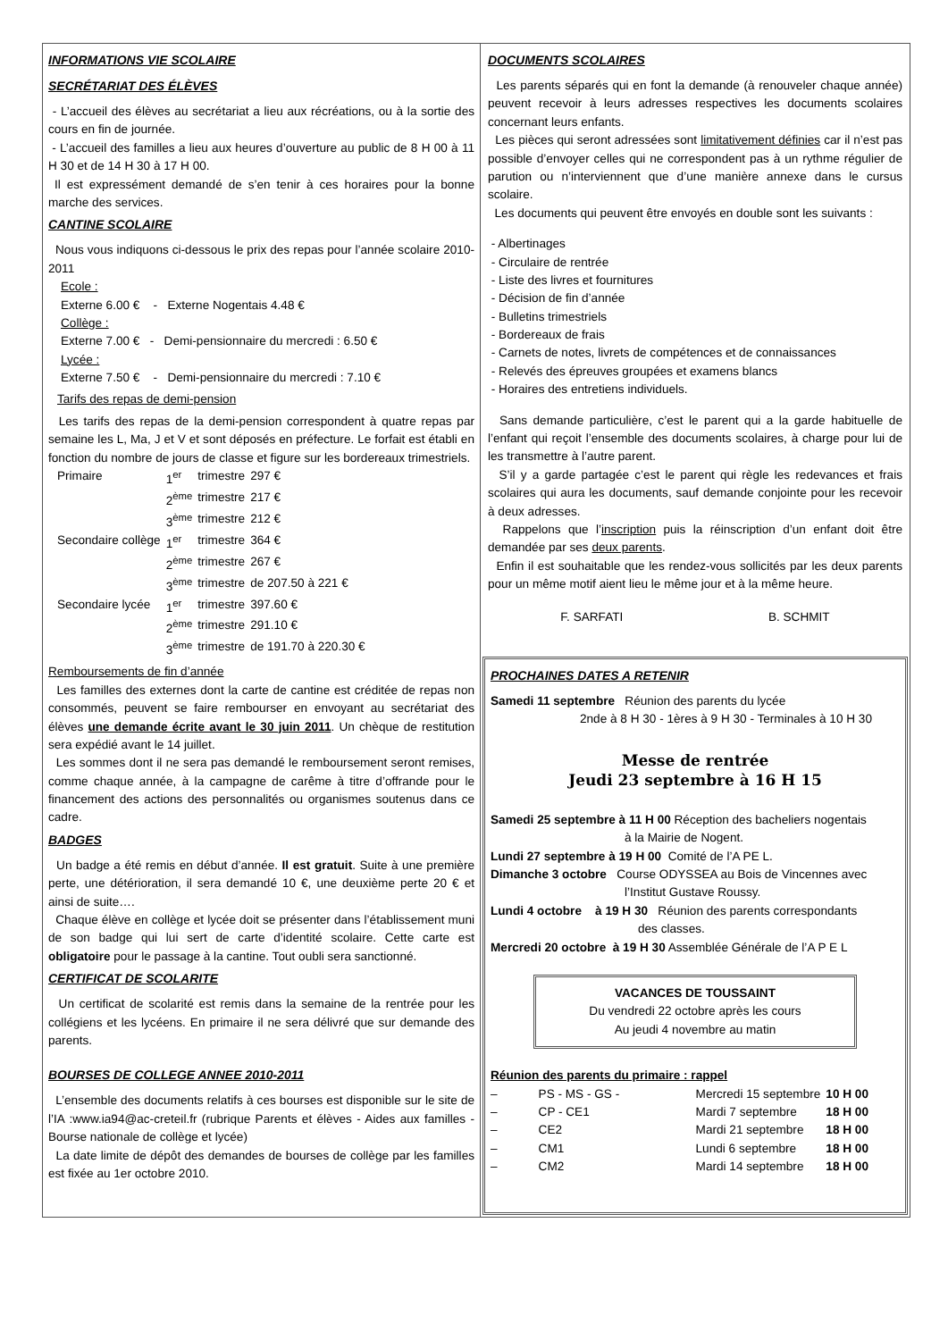INFORMATIONS VIE SCOLAIRE
SECRÉTARIAT DES ÉLÈVES
- L’accueil des élèves au secrétariat a lieu aux récréations, ou à la sortie des cours en fin de journée.
- L’accueil des familles a lieu aux heures d’ouverture au public de 8 H 00 à 11 H 30 et de 14 H 30 à 17 H 00.
Il est expressément demandé de s’en tenir à ces horaires pour la bonne marche des services.
CANTINE SCOLAIRE
Nous vous indiquons ci-dessous le prix des repas pour l’année scolaire 2010-2011
Ecole :
Externe 6.00 € - Externe Nogentais 4.48 €
Collège :
Externe 7.00 € - Demi-pensionnaire du mercredi : 6.50 €
Lycée :
Externe 7.50 € - Demi-pensionnaire du mercredi : 7.10 €
Tarifs des repas de demi-pension
Les tarifs des repas de la demi-pension correspondent à quatre repas par semaine les L, Ma, J et V et sont déposés en préfecture. Le forfait est établi en fonction du nombre de jours de classe et figure sur les bordereaux trimestriels.
| Primaire | 1<sup>er</sup> | trimestre | 297 € |
| | 2<sup>ème</sup> | trimestre | 217 € |
| | 3<sup>ème</sup> | trimestre | 212 € |
| Secondaire collège | 1<sup>er</sup> | trimestre | 364 € |
| | 2<sup>ème</sup> | trimestre | 267 € |
| | 3<sup>ème</sup> | trimestre | de 207.50 à 221 € |
| Secondaire lycée | 1<sup>er</sup> | trimestre | 397.60 € |
| | 2<sup>ème</sup> | trimestre | 291.10 € |
| | 3<sup>ème</sup> | trimestre | de 191.70 à 220.30 € |
Remboursements de fin d’année
Les familles des externes dont la carte de cantine est créditée de repas non consommés, peuvent se faire rembourser en envoyant au secrétariat des élèves une demande écrite avant le 30 juin 2011. Un chèque de restitution sera expédié avant le 14 juillet.
Les sommes dont il ne sera pas demandé le remboursement seront remises, comme chaque année, à la campagne de carême à titre d’offrande pour le financement des actions des personnalités ou organismes soutenus dans ce cadre.
BADGES
Un badge a été remis en début d’année. Il est gratuit. Suite à une première perte, une détérioration, il sera demandé 10 €, une deuxième perte 20 € et ainsi de suite….
Chaque élève en collège et lycée doit se présenter dans l’établissement muni de son badge qui lui sert de carte d’identité scolaire. Cette carte est obligatoire pour le passage à la cantine. Tout oubli sera sanctionné.
CERTIFICAT DE SCOLARITE
Un certificat de scolarité est remis dans la semaine de la rentrée pour les collégiens et les lycéens. En primaire il ne sera délivré que sur demande des parents.
BOURSES DE COLLEGE ANNEE 2010-2011
L’ensemble des documents relatifs à ces bourses est disponible sur le site de l’IA :www.ia94@ac-creteil.fr (rubrique Parents et élèves - Aides aux familles - Bourse nationale de collège et lycée)
La date limite de dépôt des demandes de bourses de collège par les familles est fixée au 1er octobre 2010.
DOCUMENTS SCOLAIRES
Les parents séparés qui en font la demande (à renouveler chaque année) peuvent recevoir à leurs adresses respectives les documents scolaires concernant leurs enfants.
Les pièces qui seront adressées sont limitativement définies car il n’est pas possible d’envoyer celles qui ne correspondent pas à un rythme régulier de parution ou n’interviennent que d’une manière annexe dans le cursus scolaire.
Les documents qui peuvent être envoyés en double sont les suivants :
- Albertinages
- Circulaire de rentrée
- Liste des livres et fournitures
- Décision de fin d’année
- Bulletins trimestriels
- Bordereaux de frais
- Carnets de notes, livrets de compétences et de connaissances
- Relevés des épreuves groupées et examens blancs
- Horaires des entretiens individuels.
Sans demande particulière, c’est le parent qui a la garde habituelle de l’enfant qui reçoit l’ensemble des documents scolaires, à charge pour lui de les transmettre à l’autre parent.
S’il y a garde partagée c’est le parent qui règle les redevances et frais scolaires qui aura les documents, sauf demande conjointe pour les recevoir à deux adresses.
Rappelons que l’inscription puis la réinscription d’un enfant doit être demandée par ses deux parents.
Enfin il est souhaitable que les rendez-vous sollicités par les deux parents pour un même motif aient lieu le même jour et à la même heure.
F. SARFATI B. SCHMIT
PROCHAINES DATES A RETENIR
Samedi 11 septembre Réunion des parents du lycée
2nde à 8 H 30 - 1ères à 9 H 30 - Terminales à 10 H 30
Messe de rentrée
Jeudi 23 septembre à 16 H 15
Samedi 25 septembre à 11 H 00 Réception des bacheliers nogentais
à la Mairie de Nogent.
Lundi 27 septembre à 19 H 00 Comité de l’A PE L.
Dimanche 3 octobre Course ODYSSEA au Bois de Vincennes avec
l’Institut Gustave Roussy.
Lundi 4 octobre à 19 H 30 Réunion des parents correspondants
des classes.
Mercredi 20 octobre à 19 H 30 Assemblée Générale de l’A P E L
VACANCES DE TOUSSAINT
Du vendredi 22 octobre après les cours
Au jeudi 4 novembre au matin
Réunion des parents du primaire : rappel
| – | PS - MS - GS - | Mercredi 15 septembre | 10 H 00 |
| – | CP - CE1 | Mardi 7 septembre | 18 H 00 |
| – | CE2 | Mardi 21 septembre | 18 H 00 |
| – | CM1 | Lundi 6 septembre | 18 H 00 |
| – | CM2 | Mardi 14 septembre | 18 H 00 |